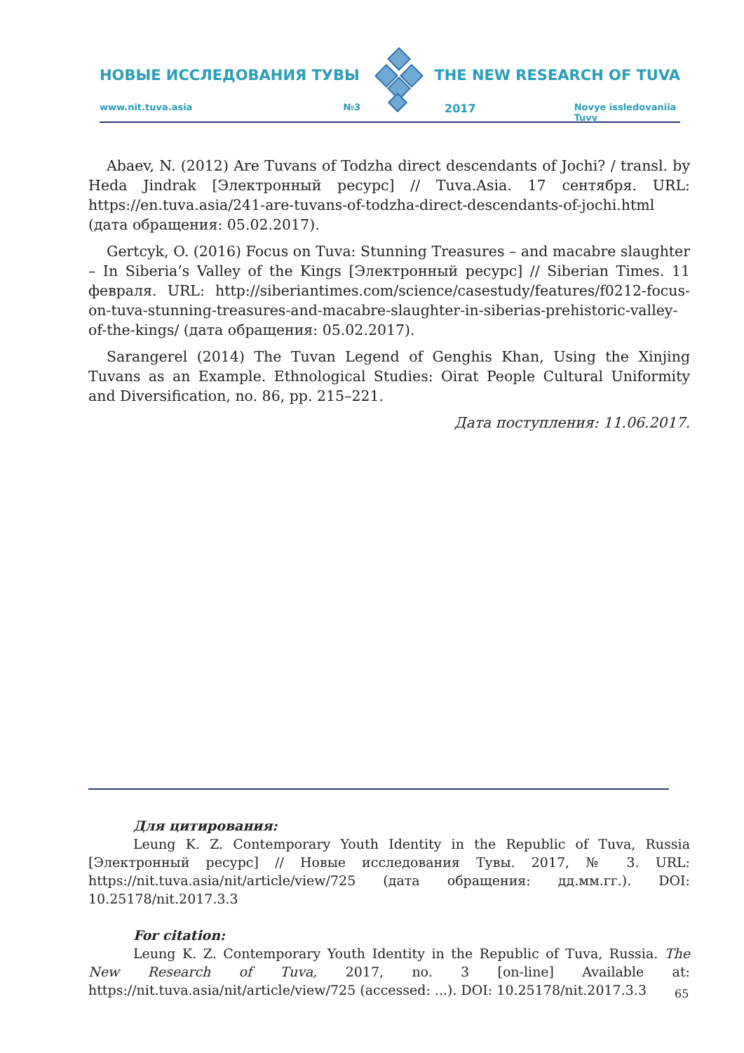НОВЫЕ ИССЛЕДОВАНИЯ ТУВЫ THE NEW RESEARCH OF TUVA
www.nit.tuva.asia №3 2017 Novye issledovaniia Tuvy
Abaev, N. (2012) Are Tuvans of Todzha direct descendants of Jochi? / transl. by Heda Jindrak [Электронный ресурс] // Tuva.Asia. 17 сентября. URL: https://en.tuva.asia/241-are-tuvans-of-todzha-direct-descendants-of-jochi.html (дата обращения: 05.02.2017).
Gertcyk, O. (2016) Focus on Tuva: Stunning Treasures – and macabre slaughter – In Siberia’s Valley of the Kings [Электронный ресурс] // Siberian Times. 11 февраля. URL: http://siberiantimes.com/science/casestudy/features/f0212-focus-on-tuva-stunning-treasures-and-macabre-slaughter-in-siberias-prehistoric-valley-of-the-kings/ (дата обращения: 05.02.2017).
Sarangerel (2014) The Tuvan Legend of Genghis Khan, Using the Xinjing Tuvans as an Example. Ethnological Studies: Oirat People Cultural Uniformity and Diversification, no. 86, pp. 215–221.
Дата поступления: 11.06.2017.
Для цитирования:
Leung K. Z. Contemporary Youth Identity in the Republic of Tuva, Russia [Электронный ресурс] // Новые исследования Тувы. 2017, № 3. URL: https://nit.tuva.asia/nit/article/view/725 (дата обращения: дд.мм.гг.). DOI: 10.25178/nit.2017.3.3
For citation:
Leung K. Z. Contemporary Youth Identity in the Republic of Tuva, Russia. The New Research of Tuva, 2017, no. 3 [on-line] Available at: https://nit.tuva.asia/nit/article/view/725 (accessed: ...). DOI: 10.25178/nit.2017.3.3
65